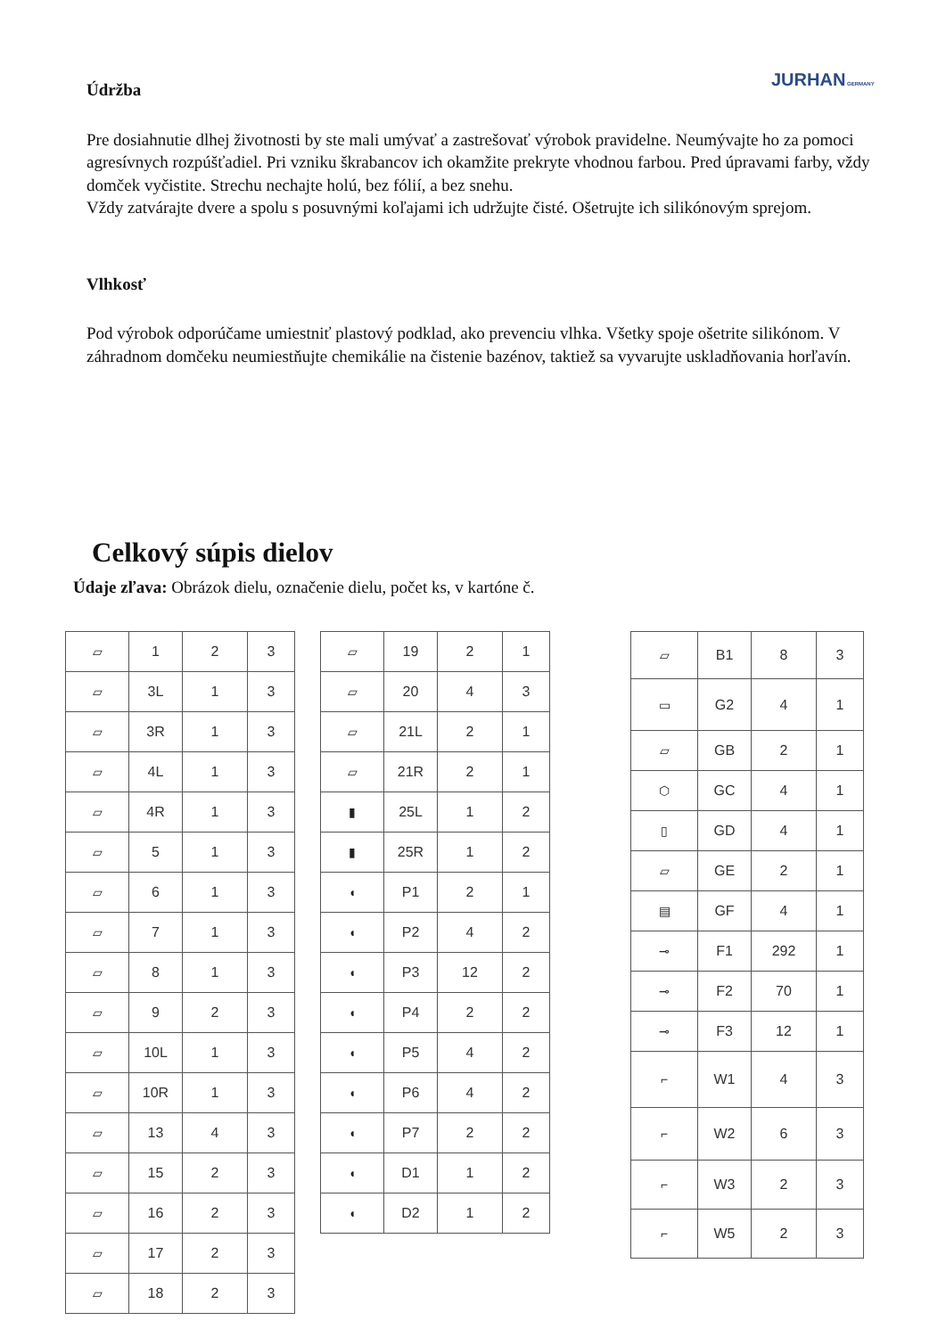JURHAN GERMANY
Údržba
Pre dosiahnutie dlhej životnosti by ste mali umývať a zastrešovať výrobok pravidelne. Neumývajte ho za pomoci agresívnych rozpúšťadiel. Pri vzniku škrabancov ich okamžite prekryte vhodnou farbou. Pred úpravami farby, vždy domček vyčistite. Strechu nechajte holú, bez fólií, a bez snehu.
Vždy zatvárajte dvere a spolu s posuvnými koľajami ich udržujte čisté. Ošetrujte ich silikónovým sprejom.
Vlhkosť
Pod výrobok odporúčame umiestniť plastový podklad, ako prevenciu vlhka. Všetky spoje ošetrite silikónom. V záhradnom domčeku neumiestňujte chemikálie na čistenie bazénov, taktiež sa vyvarujte uskladňovania horľavín.
Celkový súpis dielov
Údaje zľava: Obrázok dielu, označenie dielu, počet ks, v kartóne č.
| ▱ | 1 | 2 | 3 |
| ▱ | 3L | 1 | 3 |
| ▱ | 3R | 1 | 3 |
| ▱ | 4L | 1 | 3 |
| ▱ | 4R | 1 | 3 |
| ▱ | 5 | 1 | 3 |
| ▱ | 6 | 1 | 3 |
| ▱ | 7 | 1 | 3 |
| ▱ | 8 | 1 | 3 |
| ▱ | 9 | 2 | 3 |
| ▱ | 10L | 1 | 3 |
| ▱ | 10R | 1 | 3 |
| ▱ | 13 | 4 | 3 |
| ▱ | 15 | 2 | 3 |
| ▱ | 16 | 2 | 3 |
| ▱ | 17 | 2 | 3 |
| ▱ | 18 | 2 | 3 |
| ▱ | 19 | 2 | 1 |
| ▱ | 20 | 4 | 3 |
| ▱ | 21L | 2 | 1 |
| ▱ | 21R | 2 | 1 |
| ▮ | 25L | 1 | 2 |
| ▮ | 25R | 1 | 2 |
| ◖ | P1 | 2 | 1 |
| ◖ | P2 | 4 | 2 |
| ◖ | P3 | 12 | 2 |
| ◖ | P4 | 2 | 2 |
| ◖ | P5 | 4 | 2 |
| ◖ | P6 | 4 | 2 |
| ◖ | P7 | 2 | 2 |
| ◖ | D1 | 1 | 2 |
| ◖ | D2 | 1 | 2 |
| ▱ | B1 | 8 | 3 |
| ▭ | G2 | 4 | 1 |
| ▱ | GB | 2 | 1 |
| ⬡ | GC | 4 | 1 |
| ▯ | GD | 4 | 1 |
| ▱ | GE | 2 | 1 |
| ▤ | GF | 4 | 1 |
| ⊸ | F1 | 292 | 1 |
| ⊸ | F2 | 70 | 1 |
| ⊸ | F3 | 12 | 1 |
| ⌐ | W1 | 4 | 3 |
| ⌐ | W2 | 6 | 3 |
| ⌐ | W3 | 2 | 3 |
| ⌐ | W5 | 2 | 3 |